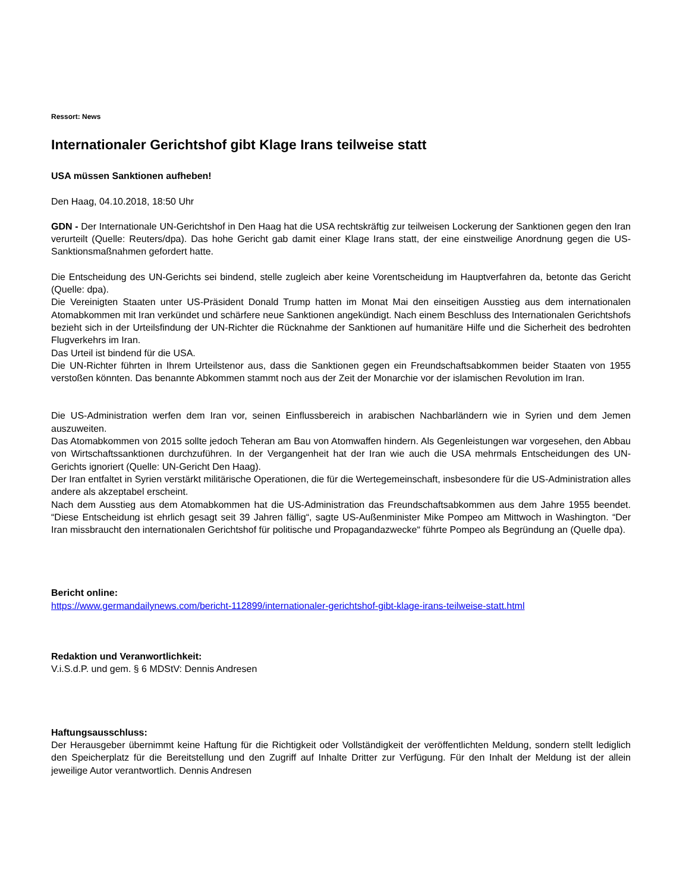Ressort: News
Internationaler Gerichtshof gibt Klage Irans teilweise statt
USA müssen Sanktionen aufheben!
Den Haag, 04.10.2018, 18:50 Uhr
GDN - Der Internationale UN-Gerichtshof in Den Haag hat die USA rechtskräftig zur teilweisen Lockerung der Sanktionen gegen den Iran verurteilt (Quelle: Reuters/dpa). Das hohe Gericht gab damit einer Klage Irans statt, der eine einstweilige Anordnung gegen die US-Sanktionsmaßnahmen gefordert hatte.
Die Entscheidung des UN-Gerichts sei bindend, stelle zugleich aber keine Vorentscheidung im Hauptverfahren da, betonte das Gericht (Quelle: dpa).
Die Vereinigten Staaten unter US-Präsident Donald Trump hatten im Monat Mai den einseitigen Ausstieg aus dem internationalen Atomabkommen mit Iran verkündet und schärfere neue Sanktionen angekündigt. Nach einem Beschluss des Internationalen Gerichtshofs bezieht sich in der Urteilsfindung der UN-Richter die Rücknahme der Sanktionen auf humanitäre Hilfe und die Sicherheit des bedrohten Flugverkehrs im Iran.
Das Urteil ist bindend für die USA.
Die UN-Richter führten in Ihrem Urteilstenor aus, dass die Sanktionen gegen ein Freundschaftsabkommen beider Staaten von 1955 verstoßen könnten. Das benannte Abkommen stammt noch aus der Zeit der Monarchie vor der islamischen Revolution im Iran.
Die US-Administration werfen dem Iran vor, seinen Einflussbereich in arabischen Nachbarländern wie in Syrien und dem Jemen auszuweiten.
Das Atomabkommen von 2015 sollte jedoch Teheran am Bau von Atomwaffen hindern. Als Gegenleistungen war vorgesehen, den Abbau von Wirtschaftssanktionen durchzuführen. In der Vergangenheit hat der Iran wie auch die USA mehrmals Entscheidungen des UN-Gerichts ignoriert (Quelle: UN-Gericht Den Haag).
Der Iran entfaltet in Syrien verstärkt militärische Operationen, die für die Wertegemeinschaft, insbesondere für die US-Administration alles andere als akzeptabel erscheint.
Nach dem Ausstieg aus dem Atomabkommen hat die US-Administration das Freundschaftsabkommen aus dem Jahre 1955 beendet. “Diese Entscheidung ist ehrlich gesagt seit 39 Jahren fällig“, sagte US-Außenminister Mike Pompeo am Mittwoch in Washington. “Der Iran missbraucht den internationalen Gerichtshof für politische und Propagandazwecke“ führte Pompeo als Begründung an (Quelle dpa).
Bericht online:
https://www.germandailynews.com/bericht-112899/internationaler-gerichtshof-gibt-klage-irans-teilweise-statt.html
Redaktion und Veranwortlichkeit:
V.i.S.d.P. und gem. § 6 MDStV: Dennis Andresen
Haftungsausschluss:
Der Herausgeber übernimmt keine Haftung für die Richtigkeit oder Vollständigkeit der veröffentlichten Meldung, sondern stellt lediglich den Speicherplatz für die Bereitstellung und den Zugriff auf Inhalte Dritter zur Verfügung. Für den Inhalt der Meldung ist der allein jeweilige Autor verantwortlich. Dennis Andresen